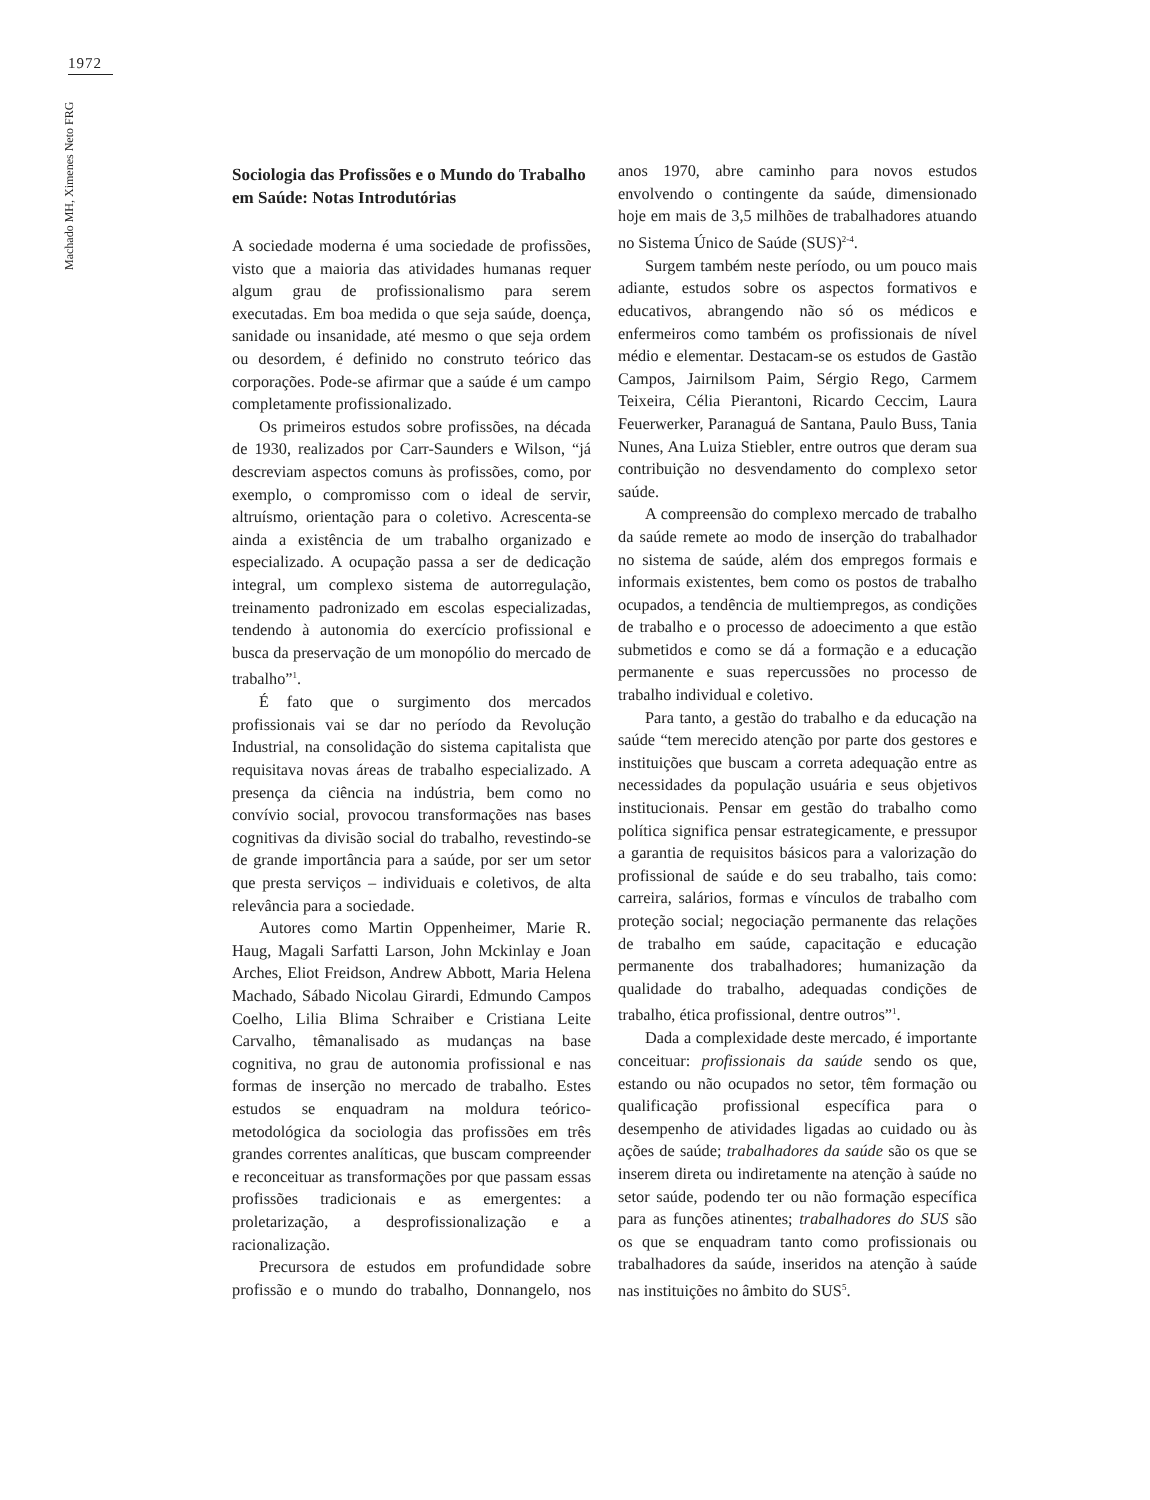1972
Machado MH, Ximenes Neto FRG
Sociologia das Profissões e o Mundo do Trabalho em Saúde: Notas Introdutórias
A sociedade moderna é uma sociedade de profissões, visto que a maioria das atividades humanas requer algum grau de profissionalismo para serem executadas. Em boa medida o que seja saúde, doença, sanidade ou insanidade, até mesmo o que seja ordem ou desordem, é definido no construto teórico das corporações. Pode-se afirmar que a saúde é um campo completamente profissionalizado.
Os primeiros estudos sobre profissões, na década de 1930, realizados por Carr-Saunders e Wilson, “já descreviam aspectos comuns às profissões, como, por exemplo, o compromisso com o ideal de servir, altruísmo, orientação para o coletivo. Acrescenta-se ainda a existência de um trabalho organizado e especializado. A ocupação passa a ser de dedicação integral, um complexo sistema de autorregulação, treinamento padronizado em escolas especializadas, tendendo à autonomia do exercício profissional e busca da preservação de um monopólio do mercado de trabalho”<sup>1</sup>.
É fato que o surgimento dos mercados profissionais vai se dar no período da Revolução Industrial, na consolidação do sistema capitalista que requisitava novas áreas de trabalho especializado. A presença da ciência na indústria, bem como no convívio social, provocou transformações nas bases cognitivas da divisão social do trabalho, revestindo-se de grande importância para a saúde, por ser um setor que presta serviços – individuais e coletivos, de alta relevância para a sociedade.
Autores como Martin Oppenheimer, Marie R. Haug, Magali Sarfatti Larson, John Mckinlay e Joan Arches, Eliot Freidson, Andrew Abbott, Maria Helena Machado, Sábado Nicolau Girardi, Edmundo Campos Coelho, Lilia Blima Schraiber e Cristiana Leite Carvalho, têmanalisado as mudanças na base cognitiva, no grau de autonomia profissional e nas formas de inserção no mercado de trabalho. Estes estudos se enquadram na moldura teórico-metodológica da sociologia das profissões em três grandes correntes analíticas, que buscam compreender e reconceituar as transformações por que passam essas profissões tradicionais e as emergentes: a proletarização, a desprofissionalização e a racionalização.
Precursora de estudos em profundidade sobre profissão e o mundo do trabalho, Donnangelo, nos anos 1970, abre caminho para novos estudos envolvendo o contingente da saúde, dimensionado hoje em mais de 3,5 milhões de trabalhadores atuando no Sistema Único de Saúde (SUS)<sup>2-4</sup>.
Surgem também neste período, ou um pouco mais adiante, estudos sobre os aspectos formativos e educativos, abrangendo não só os médicos e enfermeiros como também os profissionais de nível médio e elementar. Destacam-se os estudos de Gastão Campos, Jairnilsom Paim, Sérgio Rego, Carmem Teixeira, Célia Pierantoni, Ricardo Ceccim, Laura Feuerwerker, Paranaguá de Santana, Paulo Buss, Tania Nunes, Ana Luiza Stiebler, entre outros que deram sua contribuição no desvendamento do complexo setor saúde.
A compreensão do complexo mercado de trabalho da saúde remete ao modo de inserção do trabalhador no sistema de saúde, além dos empregos formais e informais existentes, bem como os postos de trabalho ocupados, a tendência de multiempregos, as condições de trabalho e o processo de adoecimento a que estão submetidos e como se dá a formação e a educação permanente e suas repercussões no processo de trabalho individual e coletivo.
Para tanto, a gestão do trabalho e da educação na saúde “tem merecido atenção por parte dos gestores e instituições que buscam a correta adequação entre as necessidades da população usuária e seus objetivos institucionais. Pensar em gestão do trabalho como política significa pensar estrategicamente, e pressupor a garantia de requisitos básicos para a valorização do profissional de saúde e do seu trabalho, tais como: carreira, salários, formas e vínculos de trabalho com proteção social; negociação permanente das relações de trabalho em saúde, capacitação e educação permanente dos trabalhadores; humanização da qualidade do trabalho, adequadas condições de trabalho, ética profissional, dentre outros”<sup>1</sup>.
Dada a complexidade deste mercado, é importante conceituar: profissionais da saúde sendo os que, estando ou não ocupados no setor, têm formação ou qualificação profissional específica para o desempenho de atividades ligadas ao cuidado ou às ações de saúde; trabalhadores da saúde são os que se inserem direta ou indiretamente na atenção à saúde no setor saúde, podendo ter ou não formação específica para as funções atinentes; trabalhadores do SUS são os que se enquadram tanto como profissionais ou trabalhadores da saúde, inseridos na atenção à saúde nas instituições no âmbito do SUS<sup>5</sup>.